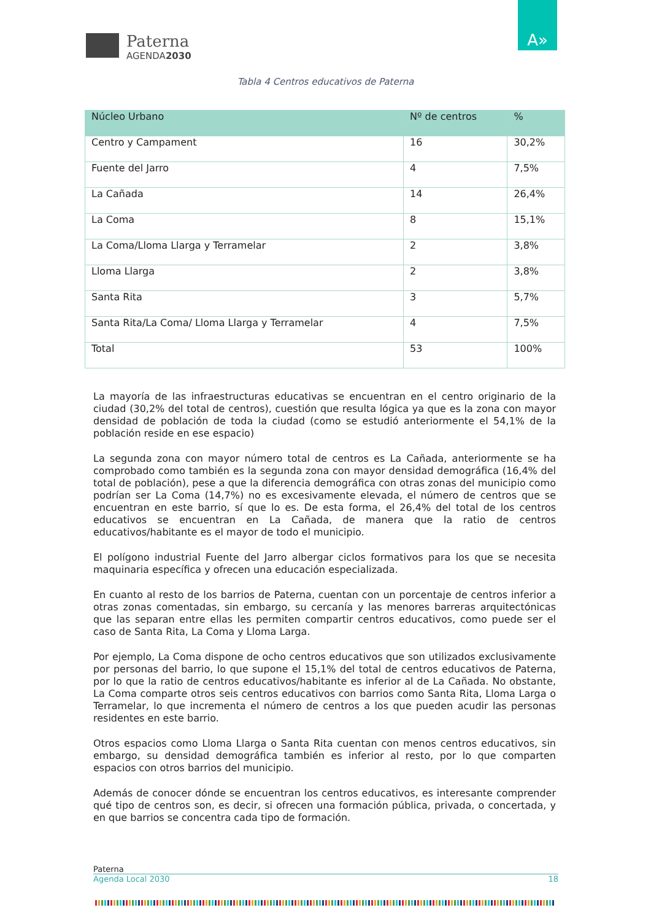Paterna
AGENDA2030
A»
Tabla 4 Centros educativos de Paterna
| Núcleo Urbano | Nº de centros | % |
| --- | --- | --- |
| Centro y Campament | 16 | 30,2% |
| Fuente del Jarro | 4 | 7,5% |
| La Cañada | 14 | 26,4% |
| La Coma | 8 | 15,1% |
| La Coma/Lloma Llarga y Terramelar | 2 | 3,8% |
| Lloma Llarga | 2 | 3,8% |
| Santa Rita | 3 | 5,7% |
| Santa Rita/La Coma/ Lloma Llarga y Terramelar | 4 | 7,5% |
| Total | 53 | 100% |
La mayoría de las infraestructuras educativas se encuentran en el centro originario de la ciudad (30,2% del total de centros), cuestión que resulta lógica ya que es la zona con mayor densidad de población de toda la ciudad (como se estudió anteriormente el 54,1% de la población reside en ese espacio)
La segunda zona con mayor número total de centros es La Cañada, anteriormente se ha comprobado como también es la segunda zona con mayor densidad demográfica (16,4% del total de población), pese a que la diferencia demográfica con otras zonas del municipio como podrían ser La Coma (14,7%) no es excesivamente elevada, el número de centros que se encuentran en este barrio, sí que lo es. De esta forma, el 26,4% del total de los centros educativos se encuentran en La Cañada, de manera que la ratio de centros educativos/habitante es el mayor de todo el municipio.
El polígono industrial Fuente del Jarro albergar ciclos formativos para los que se necesita maquinaria específica y ofrecen una educación especializada.
En cuanto al resto de los barrios de Paterna, cuentan con un porcentaje de centros inferior a otras zonas comentadas, sin embargo, su cercanía y las menores barreras arquitectónicas que las separan entre ellas les permiten compartir centros educativos, como puede ser el caso de Santa Rita, La Coma y Lloma Larga.
Por ejemplo, La Coma dispone de ocho centros educativos que son utilizados exclusivamente por personas del barrio, lo que supone el 15,1% del total de centros educativos de Paterna, por lo que la ratio de centros educativos/habitante es inferior al de La Cañada. No obstante, La Coma comparte otros seis centros educativos con barrios como Santa Rita, Lloma Larga o Terramelar, lo que incrementa el número de centros a los que pueden acudir las personas residentes en este barrio.
Otros espacios como Lloma Llarga o Santa Rita cuentan con menos centros educativos, sin embargo, su densidad demográfica también es inferior al resto, por lo que comparten espacios con otros barrios del municipio.
Además de conocer dónde se encuentran los centros educativos, es interesante comprender qué tipo de centros son, es decir, si ofrecen una formación pública, privada, o concertada, y en que barrios se concentra cada tipo de formación.
Paterna
Agenda Local 2030 18